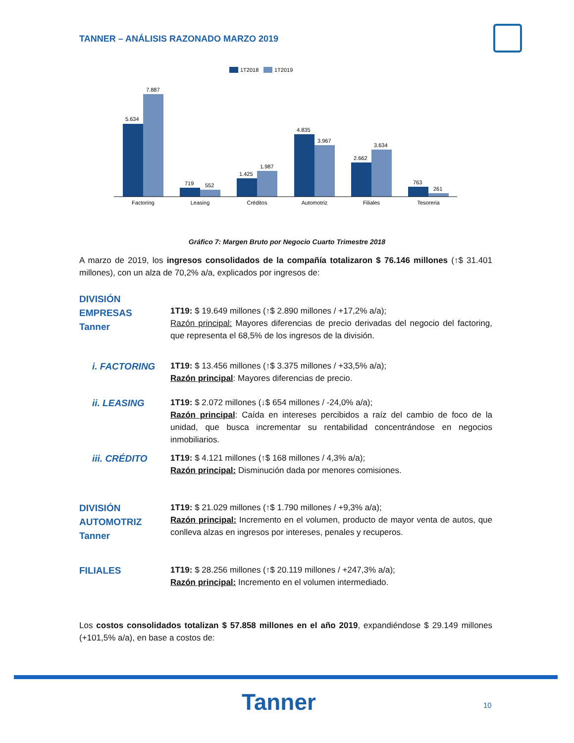TANNER – ANÁLISIS RAZONADO MARZO 2019
1T2018
1T2019
5.634
7.887
719
552
1.425
1.987
4.835
3.967
2.662
3.634
763
261
Factoring
Leasing
Créditos
Automotriz
Filiales
Tesoreria
Gráfico 7: Margen Bruto por Negocio Cuarto Trimestre 2018
A marzo de 2019, los ingresos consolidados de la compañía totalizaron $ 76.146 millones (↑$ 31.401 millones), con un alza de 70,2% a/a, explicados por ingresos de:
DIVISIÓN
EMPRESAS
Tanner
1T19: $ 19.649 millones (↑$ 2.890 millones / +17,2% a/a);
Razón principal: Mayores diferencias de precio derivadas del negocio del factoring, que representa el 68,5% de los ingresos de la división.
i. FACTORING
1T19: $ 13.456 millones (↑$ 3.375 millones / +33,5% a/a);
Razón principal: Mayores diferencias de precio.
ii. LEASING
1T19: $ 2.072 millones (↓$ 654 millones / -24,0% a/a);
Razón principal: Caída en intereses percibidos a raíz del cambio de foco de la unidad, que busca incrementar su rentabilidad concentrándose en negocios inmobiliarios.
iii. CRÉDITO
1T19: $ 4.121 millones (↑$ 168 millones / 4,3% a/a);
Razón principal: Disminución dada por menores comisiones.
DIVISIÓN
AUTOMOTRIZ
Tanner
1T19: $ 21.029 millones (↑$ 1.790 millones / +9,3% a/a);
Razón principal: Incremento en el volumen, producto de mayor venta de autos, que conlleva alzas en ingresos por intereses, penales y recuperos.
FILIALES
1T19: $ 28.256 millones (↑$ 20.119 millones / +247,3% a/a);
Razón principal: Incremento en el volumen intermediado.
Los costos consolidados totalizan $ 57.858 millones en el año 2019, expandiéndose $ 29.149 millones (+101,5% a/a), en base a costos de:
Tanner 10